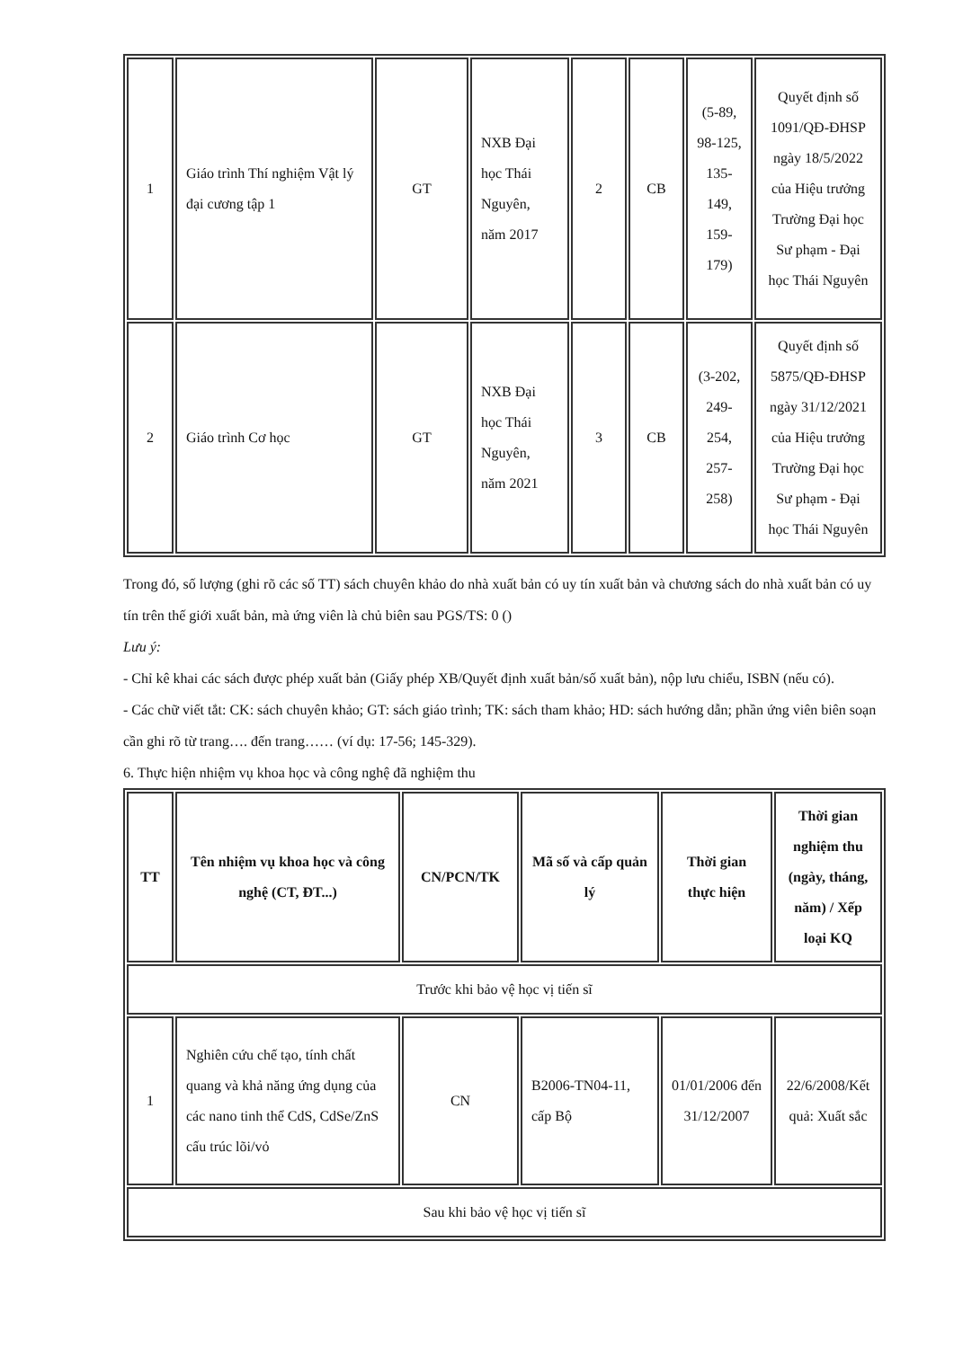| 1 | Giáo trình Thí nghiệm Vật lý đại cương tập 1 | GT | NXB Đại học Thái Nguyên, năm 2017 | 2 | CB | (5-89, 98-125, 135-149, 159-179) | Quyết định số 1091/QĐ-ĐHSP ngày 18/5/2022 của Hiệu trưởng Trường Đại học Sư phạm - Đại học Thái Nguyên |
| 2 | Giáo trình Cơ học | GT | NXB Đại học Thái Nguyên, năm 2021 | 3 | CB | (3-202, 249-254, 257-258) | Quyết định số 5875/QĐ-ĐHSP ngày 31/12/2021 của Hiệu trưởng Trường Đại học Sư phạm - Đại học Thái Nguyên |
Trong đó, số lượng (ghi rõ các số TT) sách chuyên khảo do nhà xuất bản có uy tín xuất bản và chương sách do nhà xuất bản có uy tín trên thế giới xuất bản, mà ứng viên là chủ biên sau PGS/TS: 0 ()
Lưu ý:
- Chỉ kê khai các sách được phép xuất bản (Giấy phép XB/Quyết định xuất bản/số xuất bản), nộp lưu chiểu, ISBN (nếu có).
- Các chữ viết tắt: CK: sách chuyên khảo; GT: sách giáo trình; TK: sách tham khảo; HD: sách hướng dẫn; phần ứng viên biên soạn cần ghi rõ từ trang…. đến trang…… (ví dụ: 17-56; 145-329).
6. Thực hiện nhiệm vụ khoa học và công nghệ đã nghiệm thu
| TT | Tên nhiệm vụ khoa học và công nghệ (CT, ĐT...) | CN/PCN/TK | Mã số và cấp quản lý | Thời gian thực hiện | Thời gian nghiệm thu (ngày, tháng, năm) / Xếp loại KQ |
| --- | --- | --- | --- | --- | --- |
| Trước khi bảo vệ học vị tiến sĩ | | | | | |
| 1 | Nghiên cứu chế tạo, tính chất quang và khả năng ứng dụng của các nano tinh thể CdS, CdSe/ZnS cấu trúc lõi/vỏ | CN | B2006-TN04-11, cấp Bộ | 01/01/2006 đến 31/12/2007 | 22/6/2008/Kết quả: Xuất sắc |
| Sau khi bảo vệ học vị tiến sĩ | | | | | |